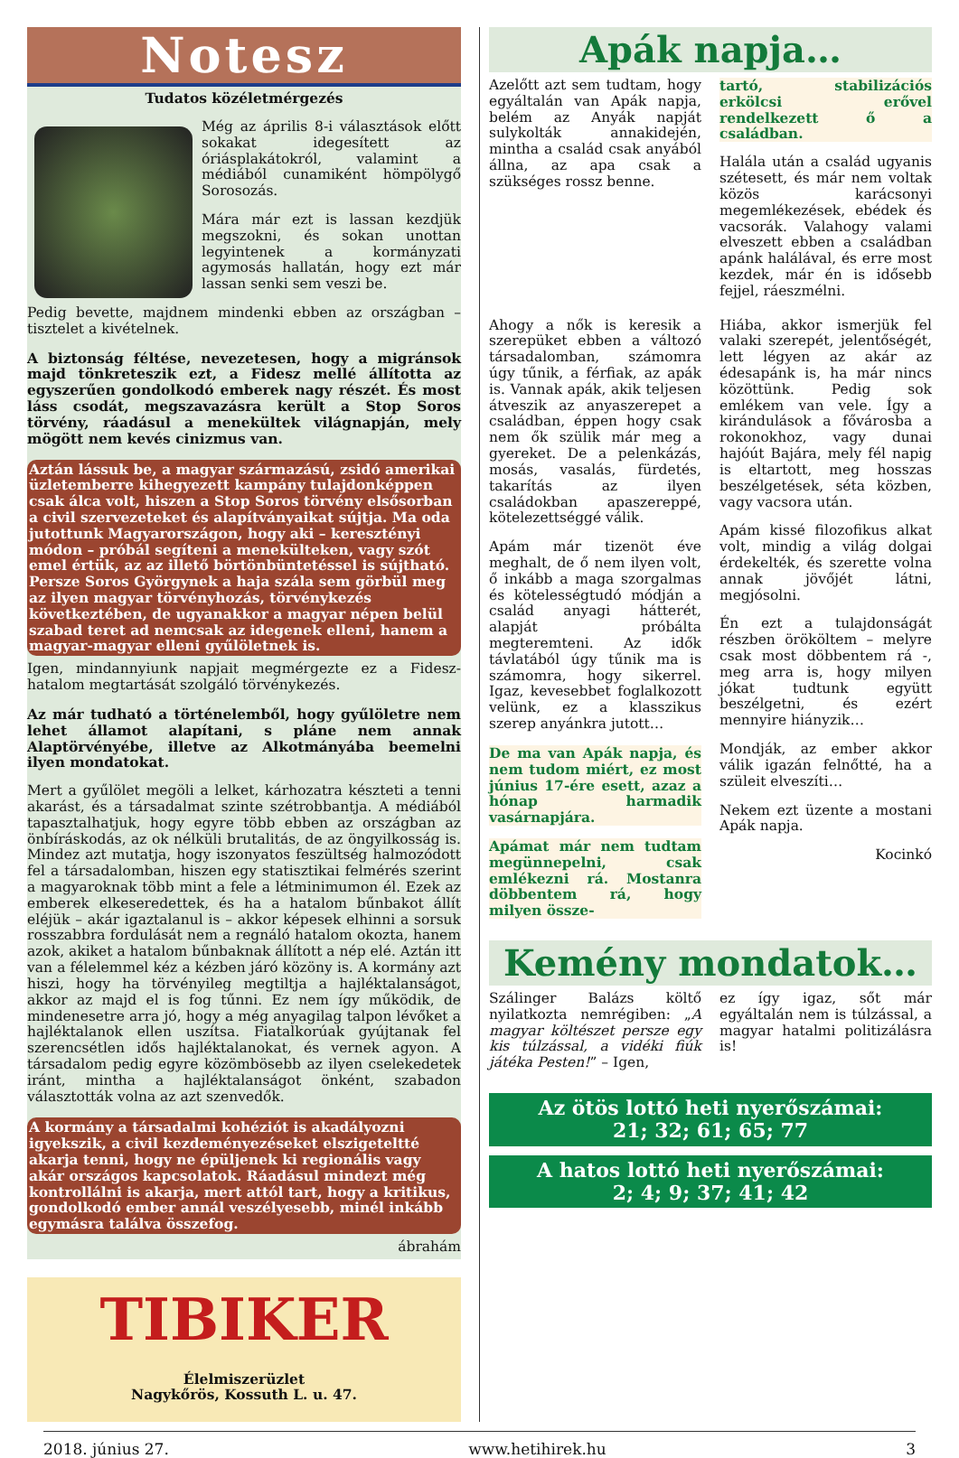Notesz
Tudatos közéletmérgezés
Még az április 8-i választások előtt sokakat idegesített az óriásplakátokról, valamint a médiából cunamiként hömpölygő Sorosozás.
Mára már ezt is lassan kezdjük megszokni, és sokan unottan legyintenek a kormányzati agymosás hallatán, hogy ezt már lassan senki sem veszi be.
Pedig bevette, majdnem mindenki ebben az országban – tisztelet a kivételnek.
A biztonság féltése, nevezetesen, hogy a migránsok majd tönkreteszik ezt, a Fidesz mellé állította az egyszerűen gondolkodó emberek nagy részét. És most láss csodát, megszavazásra került a Stop Soros törvény, ráadásul a menekültek világnapján, mely mögött nem kevés cinizmus van.
Aztán lássuk be, a magyar származású, zsidó amerikai üzletemberre kihegyezett kampány tulajdonképpen csak álca volt, hiszen a Stop Soros törvény elsősorban a civil szervezeteket és alapítványaikat sújtja. Ma oda jutottunk Magyarországon, hogy aki – keresztényi módon – próbál segíteni a menekülteken, vagy szót emel értük, az az illető börtönbüntetéssel is sújtható. Persze Soros Györgynek a haja szála sem görbül meg az ilyen magyar törvényhozás, törvénykezés következtében, de ugyanakkor a magyar népen belül szabad teret ad nemcsak az idegenek elleni, hanem a magyar-magyar elleni gyűlöletnek is.
Igen, mindannyiunk napjait megmérgezte ez a Fidesz-hatalom megtartását szolgáló törvénykezés.
Az már tudható a történelemből, hogy gyűlöletre nem lehet államot alapítani, s pláne nem annak Alaptörvényébe, illetve az Alkotmányába beemelni ilyen mondatokat.
Mert a gyűlölet megöli a lelket, kárhozatra készteti a tenni akarást, és a társadalmat szinte szétrobbantja. A médiából tapasztalhatjuk, hogy egyre több ebben az országban az önbíráskodás, az ok nélküli brutalitás, de az öngyilkosság is. Mindez azt mutatja, hogy iszonyatos feszültség halmozódott fel a társadalomban, hiszen egy statisztikai felmérés szerint a magyaroknak több mint a fele a létminimumon él. Ezek az emberek elkeseredettek, és ha a hatalom bűnbakot állít eléjük – akár igaztalanul is – akkor képesek elhinni a sorsuk rosszabbra fordulását nem a regnáló hatalom okozta, hanem azok, akiket a hatalom bűnbaknak állított a nép elé. Aztán itt van a félelemmel kéz a kézben járó közöny is. A kormány azt hiszi, hogy ha törvényileg megtiltja a hajléktalanságot, akkor az majd el is fog tűnni. Ez nem így működik, de mindenesetre arra jó, hogy a még anyagilag talpon lévőket a hajléktalanok ellen uszítsa. Fiatalkorúak gyújtanak fel szerencsétlen idős hajléktalanokat, és vernek agyon. A társadalom pedig egyre közömbösebb az ilyen cselekedetek iránt, mintha a hajléktalanságot önként, szabadon választották volna az azt szenvedők.
A kormány a társadalmi kohéziót is akadályozni igyekszik, a civil kezdeményezéseket elszigeteltté akarja tenni, hogy ne épüljenek ki regionális vagy akár országos kapcsolatok. Ráadásul mindezt még kontrollálni is akarja, mert attól tart, hogy a kritikus, gondolkodó ember annál veszélyesebb, minél inkább egymásra találva összefog.
ábrahám
TIBIKER
Élelmiszerüzlet
Nagykőrös, Kossuth L. u. 47.
Apák napja…
Azelőtt azt sem tudtam, hogy egyáltalán van Apák napja, belém az Anyák napját sulykolták annakidején, mintha a család csak anyából állna, az apa csak a szükséges rossz benne.
tartó, stabilizációs erkölcsi erővel rendelkezett ő a családban.
Halála után a család ugyanis szétesett, és már nem voltak közös karácsonyi megemlékezések, ebédek és vacsorák. Valahogy valami elveszett ebben a családban apánk halálával, és erre most kezdek, már én is idősebb fejjel, ráeszmélni.
Ahogy a nők is keresik a szerepüket ebben a változó társadalomban, számomra úgy tűnik, a férfiak, az apák is. Vannak apák, akik teljesen átveszik az anyaszerepet a családban, éppen hogy csak nem ők szülik már meg a gyereket. De a pelenkázás, mosás, vasalás, fürdetés, takarítás az ilyen családokban apaszereppé, kötelezettséggé válik.
Apám már tizenöt éve meghalt, de ő nem ilyen volt, ő inkább a maga szorgalmas és kötelességtudó módján a család anyagi hátterét, alapját próbálta megteremteni. Az idők távlatából úgy tűnik ma is számomra, hogy sikerrel. Igaz, kevesebbet foglalkozott velünk, ez a klasszikus szerep anyánkra jutott…
De ma van Apák napja, és nem tudom miért, ez most június 17-ére esett, azaz a hónap harmadik vasárnapjára.
Apámat már nem tudtam megünnepelni, csak emlékezni rá. Mostanra döbbentem rá, hogy milyen össze-
Hiába, akkor ismerjük fel valaki szerepét, jelentőségét, lett légyen az akár az édesapánk is, ha már nincs közöttünk. Pedig sok emlékem van vele. Így a kirándulások a fővárosba a rokonokhoz, vagy dunai hajóút Bajára, mely fél napig is eltartott, meg hosszas beszélgetések, séta közben, vagy vacsora után.
Apám kissé filozofikus alkat volt, mindig a világ dolgai érdekelték, és szerette volna annak jövőjét látni, megjósolni.
Én ezt a tulajdonságát részben örököltem – melyre csak most döbbentem rá -, meg arra is, hogy milyen jókat tudtunk együtt beszélgetni, és ezért mennyire hiányzik…
Mondják, az ember akkor válik igazán felnőtté, ha a szüleit elveszíti…
Nekem ezt üzente a mostani Apák napja.
Kocinkó
Kemény mondatok…
Szálinger Balázs költő nyilatkozta nemrégiben: „A magyar költészet persze egy kis túlzással, a vidéki fiúk játéka Pesten!” – Igen,
ez így igaz, sőt már egyáltalán nem is túlzással, a magyar hatalmi politizálásra is!
Az ötös lottó heti nyerőszámai:
21; 32; 61; 65; 77
A hatos lottó heti nyerőszámai:
2; 4; 9; 37; 41; 42
2018. június 27. www.hetihirek.hu 3